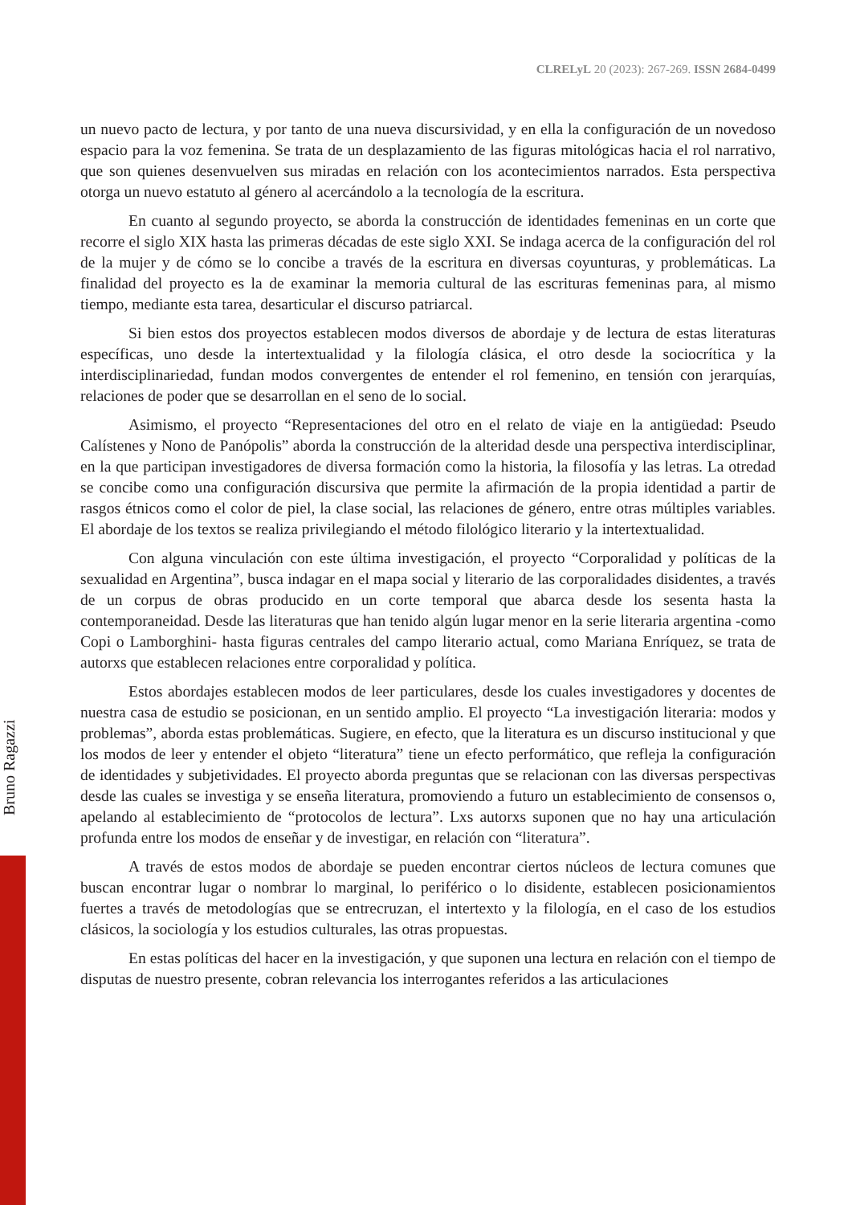CLRELyL 20 (2023): 267-269. ISSN 2684-0499
un nuevo pacto de lectura, y por tanto de una nueva discursividad, y en ella la configuración de un novedoso espacio para la voz femenina. Se trata de un desplazamiento de las figuras mitológicas hacia el rol narrativo, que son quienes desenvuelven sus miradas en relación con los acontecimientos narrados. Esta perspectiva otorga un nuevo estatuto al género al acercándolo a la tecnología de la escritura.
En cuanto al segundo proyecto, se aborda la construcción de identidades femeninas en un corte que recorre el siglo XIX hasta las primeras décadas de este siglo XXI. Se indaga acerca de la configuración del rol de la mujer y de cómo se lo concibe a través de la escritura en diversas coyunturas, y problemáticas. La finalidad del proyecto es la de examinar la memoria cultural de las escrituras femeninas para, al mismo tiempo, mediante esta tarea, desarticular el discurso patriarcal.
Si bien estos dos proyectos establecen modos diversos de abordaje y de lectura de estas literaturas específicas, uno desde la intertextualidad y la filología clásica, el otro desde la sociocrítica y la interdisciplinariedad, fundan modos convergentes de entender el rol femenino, en tensión con jerarquías, relaciones de poder que se desarrollan en el seno de lo social.
Asimismo, el proyecto “Representaciones del otro en el relato de viaje en la antigüedad: Pseudo Calístenes y Nono de Panópolis” aborda la construcción de la alteridad desde una perspectiva interdisciplinar, en la que participan investigadores de diversa formación como la historia, la filosofía y las letras. La otredad se concibe como una configuración discursiva que permite la afirmación de la propia identidad a partir de rasgos étnicos como el color de piel, la clase social, las relaciones de género, entre otras múltiples variables. El abordaje de los textos se realiza privilegiando el método filológico literario y la intertextualidad.
Con alguna vinculación con este última investigación, el proyecto “Corporalidad y políticas de la sexualidad en Argentina”, busca indagar en el mapa social y literario de las corporalidades disidentes, a través de un corpus de obras producido en un corte temporal que abarca desde los sesenta hasta la contemporaneidad. Desde las literaturas que han tenido algún lugar menor en la serie literaria argentina -como Copi o Lamborghini- hasta figuras centrales del campo literario actual, como Mariana Enríquez, se trata de autorxs que establecen relaciones entre corporalidad y política.
Estos abordajes establecen modos de leer particulares, desde los cuales investigadores y docentes de nuestra casa de estudio se posicionan, en un sentido amplio. El proyecto “La investigación literaria: modos y problemas”, aborda estas problemáticas. Sugiere, en efecto, que la literatura es un discurso institucional y que los modos de leer y entender el objeto “literatura” tiene un efecto performático, que refleja la configuración de identidades y subjetividades. El proyecto aborda preguntas que se relacionan con las diversas perspectivas desde las cuales se investiga y se enseña literatura, promoviendo a futuro un establecimiento de consensos o, apelando al establecimiento de “protocolos de lectura”. Lxs autorxs suponen que no hay una articulación profunda entre los modos de enseñar y de investigar, en relación con “literatura”.
A través de estos modos de abordaje se pueden encontrar ciertos núcleos de lectura comunes que buscan encontrar lugar o nombrar lo marginal, lo periférico o lo disidente, establecen posicionamientos fuertes a través de metodologías que se entrecruzan, el intertexto y la filología, en el caso de los estudios clásicos, la sociología y los estudios culturales, las otras propuestas.
En estas políticas del hacer en la investigación, y que suponen una lectura en relación con el tiempo de disputas de nuestro presente, cobran relevancia los interrogantes referidos a las articulaciones
Bruno Ragazzi